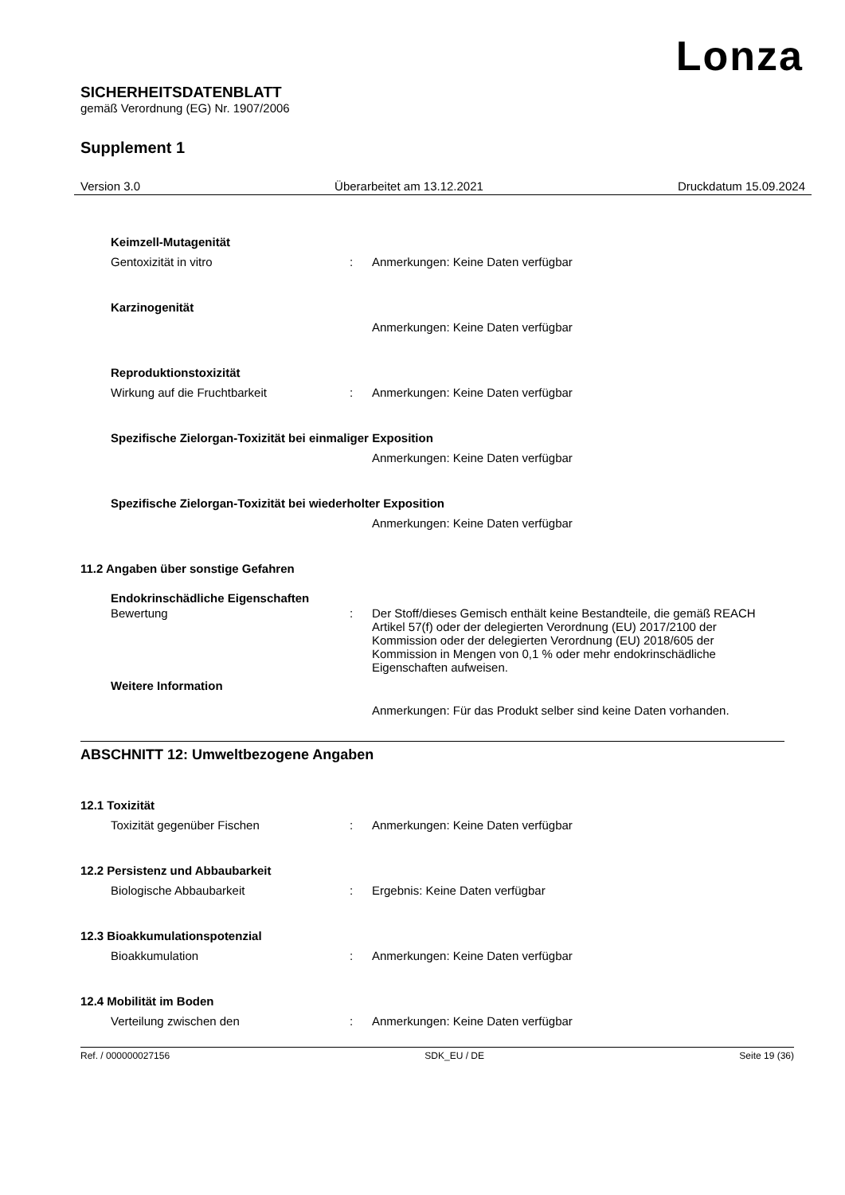Lonza
SICHERHEITSDATENBLATT
gemäß Verordnung (EG) Nr. 1907/2006
Supplement 1
Version 3.0 Überarbeitet am 13.12.2021 Druckdatum 15.09.2024
Keimzell-Mutagenität
Gentoxizität in vitro : Anmerkungen: Keine Daten verfügbar
Karzinogenität
Anmerkungen: Keine Daten verfügbar
Reproduktionstoxizität
Wirkung auf die Fruchtbarkeit : Anmerkungen: Keine Daten verfügbar
Spezifische Zielorgan-Toxizität bei einmaliger Exposition
Anmerkungen: Keine Daten verfügbar
Spezifische Zielorgan-Toxizität bei wiederholter Exposition
Anmerkungen: Keine Daten verfügbar
11.2 Angaben über sonstige Gefahren
Endokrinschädliche Eigenschaften
Bewertung : Der Stoff/dieses Gemisch enthält keine Bestandteile, die gemäß REACH Artikel 57(f) oder der delegierten Verordnung (EU) 2017/2100 der Kommission oder der delegierten Verordnung (EU) 2018/605 der Kommission in Mengen von 0,1 % oder mehr endokrinschädliche Eigenschaften aufweisen.
Weitere Information
Anmerkungen: Für das Produkt selber sind keine Daten vorhanden.
ABSCHNITT 12: Umweltbezogene Angaben
12.1 Toxizität
Toxizität gegenüber Fischen : Anmerkungen: Keine Daten verfügbar
12.2 Persistenz und Abbaubarkeit
Biologische Abbaubarkeit : Ergebnis: Keine Daten verfügbar
12.3 Bioakkumulationspotenzial
Bioakkumulation : Anmerkungen: Keine Daten verfügbar
12.4 Mobilität im Boden
Verteilung zwischen den : Anmerkungen: Keine Daten verfügbar
Ref. / 000000027156 SDK_EU / DE Seite 19 (36)